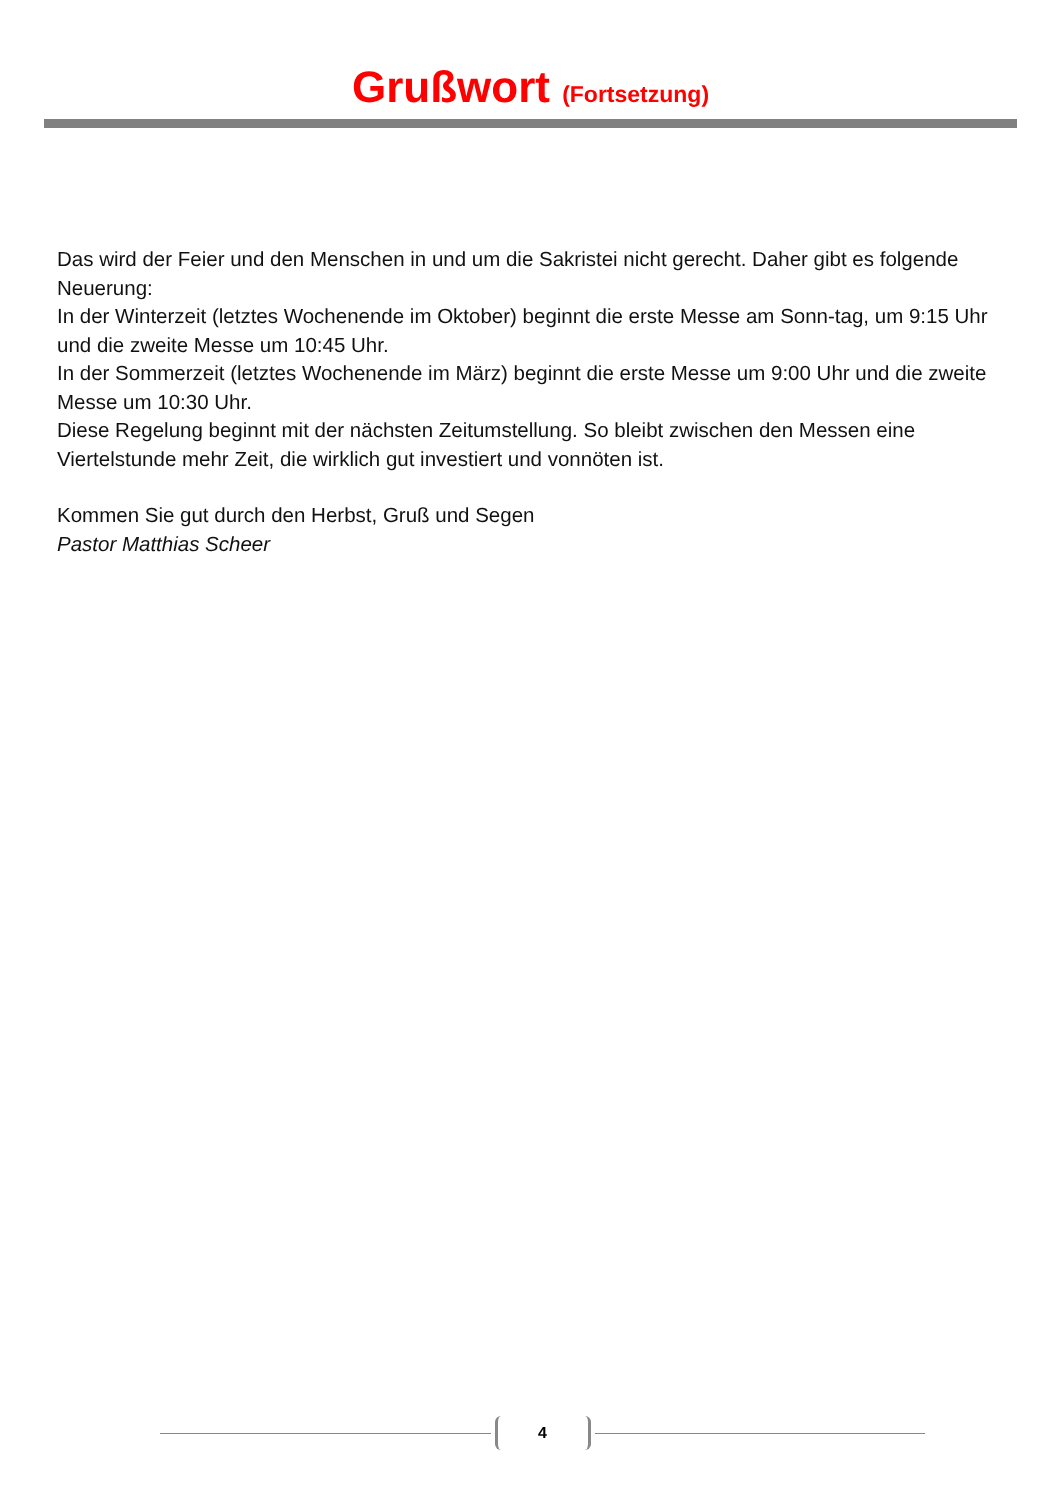Grußwort (Fortsetzung)
Das wird der Feier und den Menschen in und um die Sakristei nicht gerecht. Daher gibt es folgende Neuerung:
In der Winterzeit (letztes Wochenende im Oktober) beginnt die erste Messe am Sonn-tag, um 9:15 Uhr und die zweite Messe um 10:45 Uhr.
In der Sommerzeit (letztes Wochenende im März) beginnt die erste Messe um 9:00 Uhr und die zweite Messe um 10:30 Uhr.
Diese Regelung beginnt mit der nächsten Zeitumstellung. So bleibt zwischen den Messen eine Viertelstunde mehr Zeit, die wirklich gut investiert und vonnöten ist.
Kommen Sie gut durch den Herbst, Gruß und Segen
Pastor Matthias Scheer
4